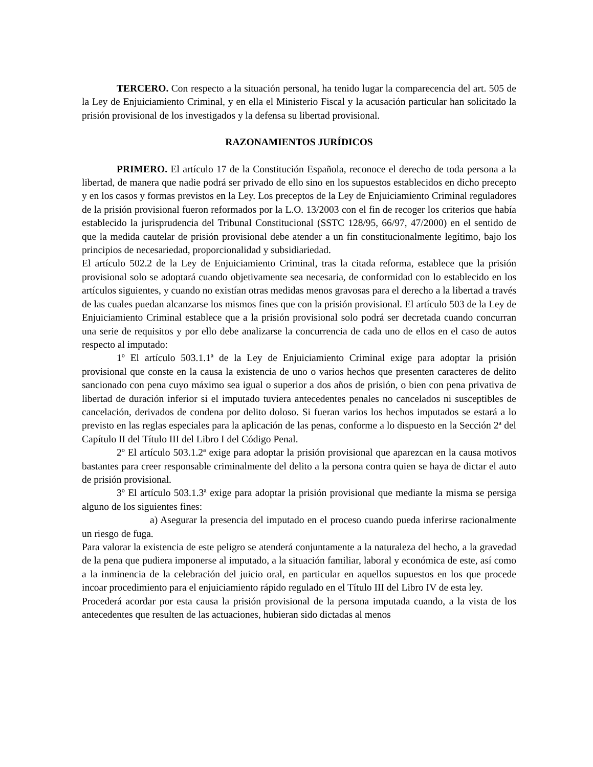TERCERO. Con respecto a la situación personal, ha tenido lugar la comparecencia del art. 505 de la Ley de Enjuiciamiento Criminal, y en ella el Ministerio Fiscal y la acusación particular han solicitado la prisión provisional de los investigados y la defensa su libertad provisional.
RAZONAMIENTOS JURÍDICOS
PRIMERO. El artículo 17 de la Constitución Española, reconoce el derecho de toda persona a la libertad, de manera que nadie podrá ser privado de ello sino en los supuestos establecidos en dicho precepto y en los casos y formas previstos en la Ley. Los preceptos de la Ley de Enjuiciamiento Criminal reguladores de la prisión provisional fueron reformados por la L.O. 13/2003 con el fin de recoger los criterios que había establecido la jurisprudencia del Tribunal Constitucional (SSTC 128/95, 66/97, 47/2000) en el sentido de que la medida cautelar de prisión provisional debe atender a un fin constitucionalmente legítimo, bajo los principios de necesariedad, proporcionalidad y subsidiariedad.
El artículo 502.2 de la Ley de Enjuiciamiento Criminal, tras la citada reforma, establece que la prisión provisional solo se adoptará cuando objetivamente sea necesaria, de conformidad con lo establecido en los artículos siguientes, y cuando no existían otras medidas menos gravosas para el derecho a la libertad a través de las cuales puedan alcanzarse los mismos fines que con la prisión provisional. El artículo 503 de la Ley de Enjuiciamiento Criminal establece que a la prisión provisional solo podrá ser decretada cuando concurran una serie de requisitos y por ello debe analizarse la concurrencia de cada uno de ellos en el caso de autos respecto al imputado:
1º El artículo 503.1.1ª de la Ley de Enjuiciamiento Criminal exige para adoptar la prisión provisional que conste en la causa la existencia de uno o varios hechos que presenten caracteres de delito sancionado con pena cuyo máximo sea igual o superior a dos años de prisión, o bien con pena privativa de libertad de duración inferior si el imputado tuviera antecedentes penales no cancelados ni susceptibles de cancelación, derivados de condena por delito doloso. Si fueran varios los hechos imputados se estará a lo previsto en las reglas especiales para la aplicación de las penas, conforme a lo dispuesto en la Sección 2ª del Capítulo II del Título III del Libro I del Código Penal.
2º El artículo 503.1.2ª exige para adoptar la prisión provisional que aparezcan en la causa motivos bastantes para creer responsable criminalmente del delito a la persona contra quien se haya de dictar el auto de prisión provisional.
3º El artículo 503.1.3ª exige para adoptar la prisión provisional que mediante la misma se persiga alguno de los siguientes fines:
a) Asegurar la presencia del imputado en el proceso cuando pueda inferirse racionalmente un riesgo de fuga.
Para valorar la existencia de este peligro se atenderá conjuntamente a la naturaleza del hecho, a la gravedad de la pena que pudiera imponerse al imputado, a la situación familiar, laboral y económica de este, así como a la inminencia de la celebración del juicio oral, en particular en aquellos supuestos en los que procede incoar procedimiento para el enjuiciamiento rápido regulado en el Título III del Libro IV de esta ley.
Procederá acordar por esta causa la prisión provisional de la persona imputada cuando, a la vista de los antecedentes que resulten de las actuaciones, hubieran sido dictadas al menos